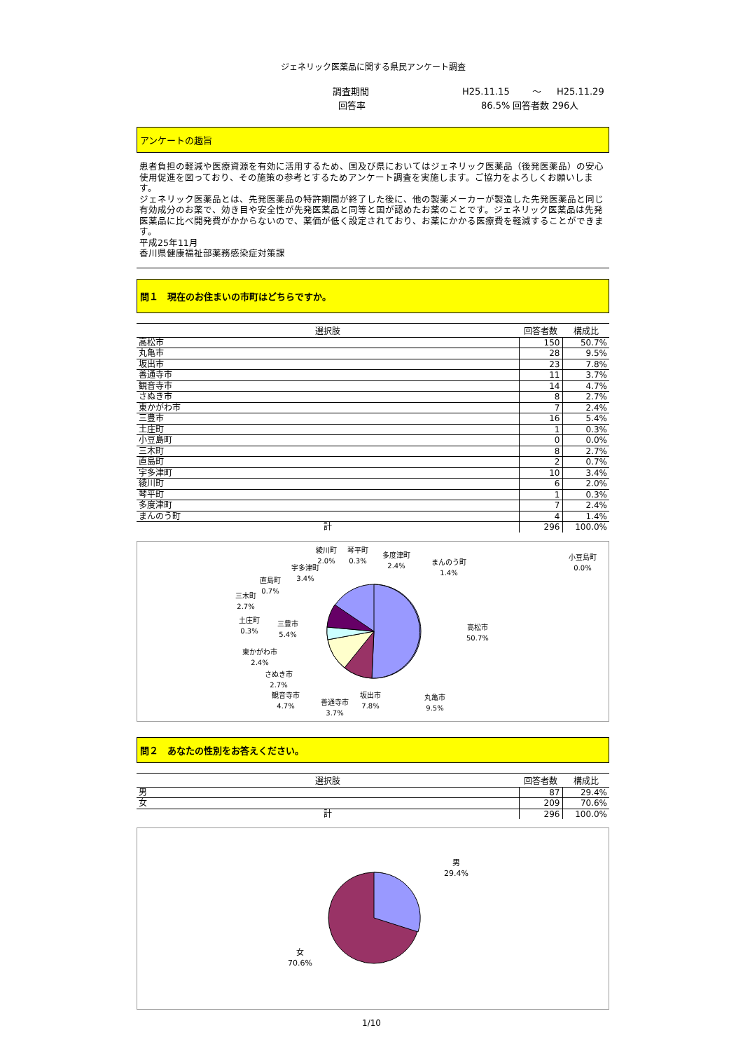ジェネリック医薬品に関する県民アンケート調査
調査期間 H25.11.15 ～ H25.11.29
回答率 86.5% 回答者数 296人
アンケートの趣旨
患者負担の軽減や医療資源を有効に活用するため、国及び県においてはジェネリック医薬品（後発医薬品）の安心使用促進を図っており、その施策の参考とするためアンケート調査を実施します。ご協力をよろしくお願いします。
ジェネリック医薬品とは、先発医薬品の特許期間が終了した後に、他の製薬メーカーが製造した先発医薬品と同じ有効成分のお薬で、効き目や安全性が先発医薬品と同等と国が認めたお薬のことです。ジェネリック医薬品は先発医薬品に比べ開発費がかからないので、薬価が低く設定されており、お薬にかかる医療費を軽減することができます。
平成25年11月
香川県健康福祉部薬務感染症対策課
問１　現在のお住まいの市町はどちらですか。
| 選択肢 | 回答者数 | 構成比 |
| --- | --- | --- |
| 高松市 | 150 | 50.7% |
| 丸亀市 | 28 | 9.5% |
| 坂出市 | 23 | 7.8% |
| 善通寺市 | 11 | 3.7% |
| 観音寺市 | 14 | 4.7% |
| さぬき市 | 8 | 2.7% |
| 東かがわ市 | 7 | 2.4% |
| 三豊市 | 16 | 5.4% |
| 土庄町 | 1 | 0.3% |
| 小豆島町 | 0 | 0.0% |
| 三木町 | 8 | 2.7% |
| 直島町 | 2 | 0.7% |
| 宇多津町 | 10 | 3.4% |
| 綾川町 | 6 | 2.0% |
| 琴平町 | 1 | 0.3% |
| 多度津町 | 7 | 2.4% |
| まんのう町 | 4 | 1.4% |
| 計 | 296 | 100.0% |
高松市
50.7%
丸亀市
9.5%
坂出市
7.8%
善通寺市
3.7%
観音寺市
4.7%
さぬき市
2.7%
東かがわ市
2.4%
三豊市
5.4%
土庄町
0.3%
小豆島町
0.0%
三木町
2.7%
直島町
0.7%
宇多津町
3.4%
綾川町
2.0%
琴平町
0.3%
多度津町
2.4%
まんのう町
1.4%
問２　あなたの性別をお答えください。
| 選択肢 | 回答者数 | 構成比 |
| --- | --- | --- |
| 男 | 87 | 29.4% |
| 女 | 209 | 70.6% |
| 計 | 296 | 100.0% |
男
29.4%
女
70.6%
1/10